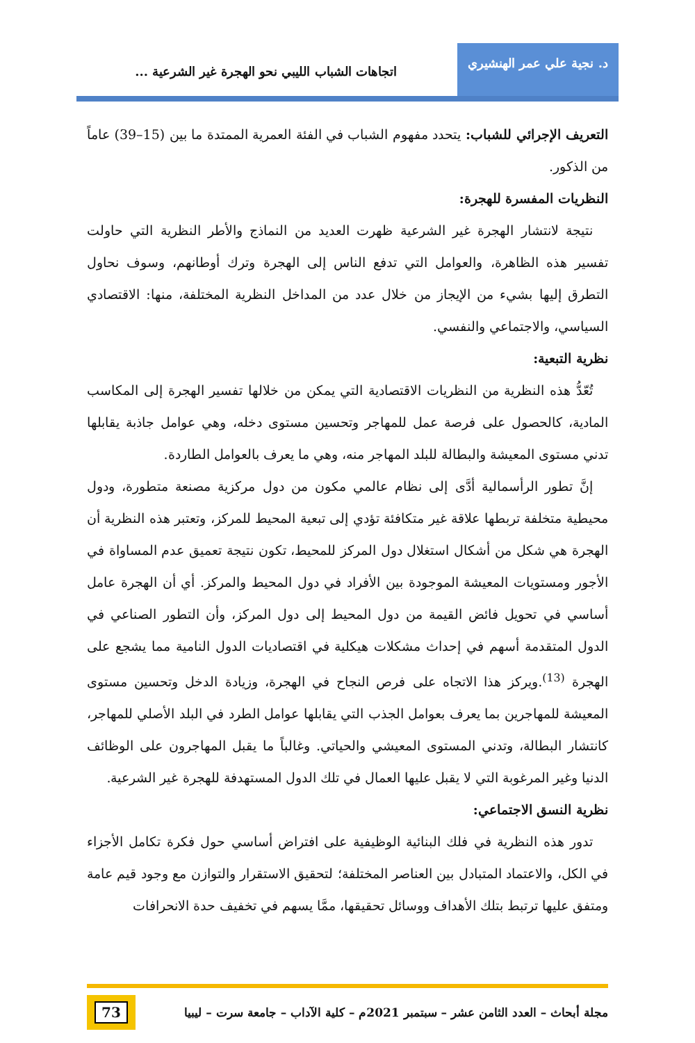د. نجية علي عمر الهنشيري
اتجاهات الشباب الليبي نحو الهجرة غير الشرعية ...
التعريف الإجرائي للشباب: يتحدد مفهوم الشباب في الفئة العمرية الممتدة ما بين (15–39) عاماً من الذكور.
النظريات المفسرة للهجرة:
نتيجة لانتشار الهجرة غير الشرعية ظهرت العديد من النماذج والأطر النظرية التي حاولت تفسير هذه الظاهرة، والعوامل التي تدفع الناس إلى الهجرة وترك أوطانهم، وسوف نحاول التطرق إليها بشيء من الإيجاز من خلال عدد من المداخل النظرية المختلفة، منها: الاقتصادي السياسي، والاجتماعي والنفسي.
نظرية التبعية:
تُعّدُّ هذه النظرية من النظريات الاقتصادية التي يمكن من خلالها تفسير الهجرة إلى المكاسب المادية، كالحصول على فرصة عمل للمهاجر وتحسين مستوى دخله، وهي عوامل جاذبة يقابلها تدني مستوى المعيشة والبطالة للبلد المهاجر منه، وهي ما يعرف بالعوامل الطاردة.
إنَّ تطور الرأسمالية أدَّى إلى نظام عالمي مكون من دول مركزية مصنعة متطورة، ودول محيطية متخلفة تربطها علاقة غير متكافئة تؤدي إلى تبعية المحيط للمركز، وتعتبر هذه النظرية أن الهجرة هي شكل من أشكال استغلال دول المركز للمحيط، تكون نتيجة تعميق عدم المساواة في الأجور ومستويات المعيشة الموجودة بين الأفراد في دول المحيط والمركز. أي أن الهجرة عامل أساسي في تحويل فائض القيمة من دول المحيط إلى دول المركز، وأن التطور الصناعي في الدول المتقدمة أسهم في إحداث مشكلات هيكلية في اقتصاديات الدول النامية مما يشجع على الهجرة <sup>(13)</sup>.ويركز هذا الاتجاه على فرص النجاح في الهجرة، وزيادة الدخل وتحسين مستوى المعيشة للمهاجرين بما يعرف بعوامل الجذب التي يقابلها عوامل الطرد في البلد الأصلي للمهاجر، كانتشار البطالة، وتدني المستوى المعيشي والحياتي. وغالباً ما يقبل المهاجرون على الوظائف الدنيا وغير المرغوبة التي لا يقبل عليها العمال في تلك الدول المستهدفة للهجرة غير الشرعية.
نظرية النسق الاجتماعي:
تدور هذه النظرية في فلك البنائية الوظيفية على افتراض أساسي حول فكرة تكامل الأجزاء في الكل، والاعتماد المتبادل بين العناصر المختلفة؛ لتحقيق الاستقرار والتوازن مع وجود قيم عامة ومتفق عليها ترتبط بتلك الأهداف ووسائل تحقيقها، ممَّا يسهم في تخفيف حدة الانحرافات
مجلة أبحاث – العدد الثامن عشر – سبتمبر 2021م – كلية الآداب – جامعة سرت – ليبيا
73